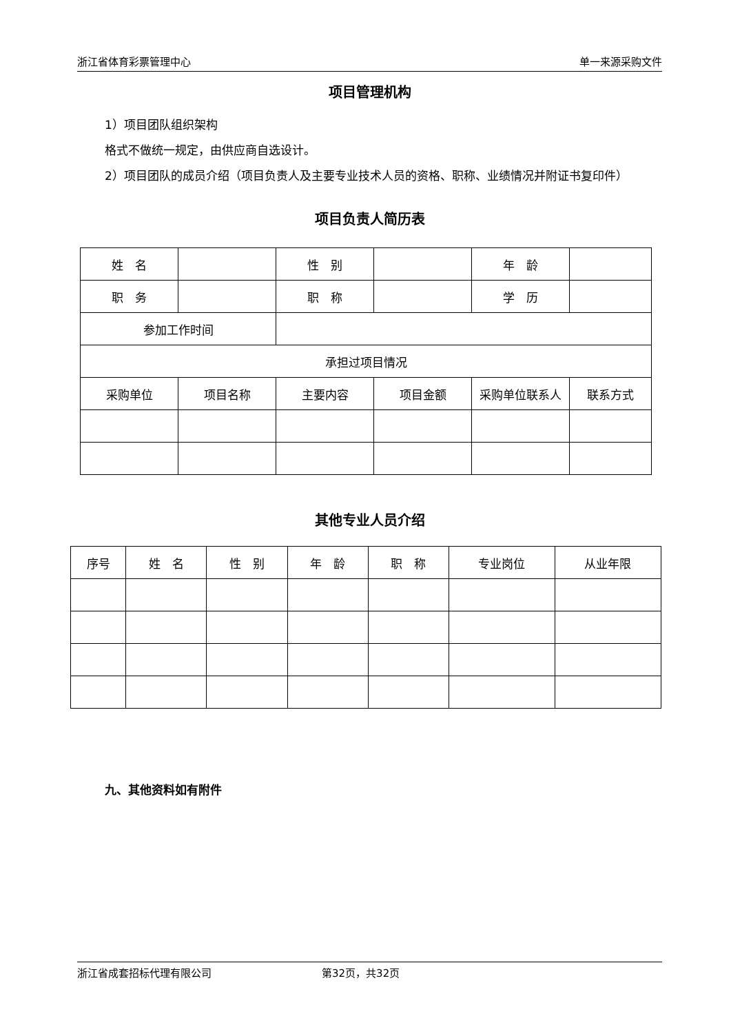浙江省体育彩票管理中心 单一来源采购文件
项目管理机构
1）项目团队组织架构
格式不做统一规定，由供应商自选设计。
2）项目团队的成员介绍（项目负责人及主要专业技术人员的资格、职称、业绩情况并附证书复印件）
项目负责人简历表
| 姓 名 | | 性 别 | | 年 龄 | |
| 职 务 | | 职 称 | | 学 历 | |
| 参加工作时间 | | | | | |
| 承担过项目情况 | | | | | |
| 采购单位 | 项目名称 | 主要内容 | 项目金额 | 采购单位联系人 | 联系方式 |
其他专业人员介绍
| 序号 | 姓 名 | 性 别 | 年 龄 | 职 称 | 专业岗位 | 从业年限 |
九、其他资料如有附件
浙江省成套招标代理有限公司 第32页，共32页